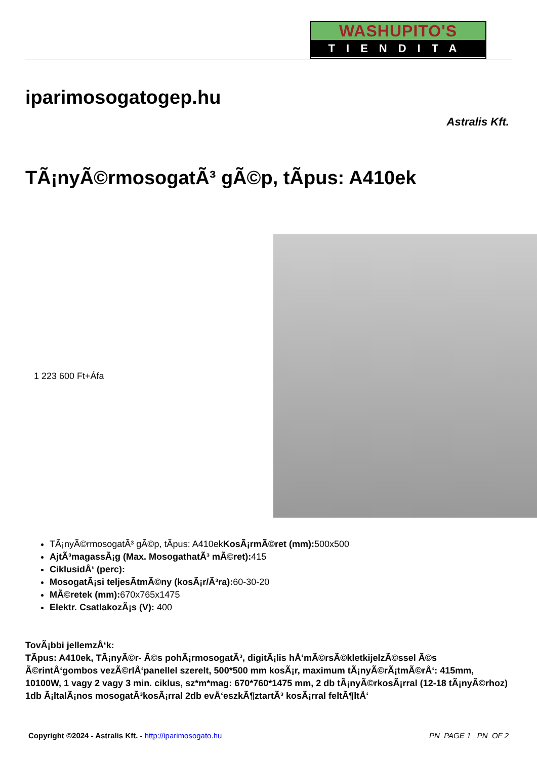WASHUPITO'S
TIENDITA
iparimosogatogep.hu
Astralis Kft.
TÃ¡nyÃ©rmosogatÃ³ gÃ©p, tÃ­pus: A410ek
1 223 600 Ft+Áfa
TÃ¡nyÃ©rmosogatÃ³ gÃ©p, tÃ­pus: A410ekKosÃ¡rmÃ©ret (mm): 500x500
AjtÃ³magassÃ¡g (Max. MosogathatÃ³ mÃ©ret): 415
CiklusidÅ‘ (perc):
MosogatÃ¡si teljesÃ­tmÃ©ny (kosÃ¡r/Ã³ra): 60-30-20
MÃ©retek (mm): 670x765x1475
Elektr. CsatlakozÃ¡s (V): 400
TovÃ¡bbi jellemzÅ‘k:
TÃ­pus: A410ek, TÃ¡nyÃ©r- Ã©s pohÃ¡rmosogatÃ³, digitÃ¡lis hÅ‘mÃ©rsÃ©kletkijelzÃ©ssel Ã©s Ã©rintÅ‘gombos vezÃ©rlÅ‘panellel szerelt, 500*500 mm kosÃ¡r, maximum tÃ¡nyÃ©rÃ¡tmÃ©rÅ‘: 415mm, 10100W, 1 vagy 2 vagy 3 min. ciklus, sz*m*mag: 670*760*1475 mm, 2 db tÃ¡nyÃ©rkosÃ¡rral (12-18 tÃ¡nyÃ©rhoz) 1db Ã¡ltalÃ¡nos mosogatÃ³kosÃ¡rral 2db evÅ‘eszkÃ¶ztartÃ³ kosÃ¡rral feltÃ¶ltÅ‘
Copyright ©2024 - Astralis Kft. - http://iparimosogato.hu _PN_PAGE 1 _PN_OF 2